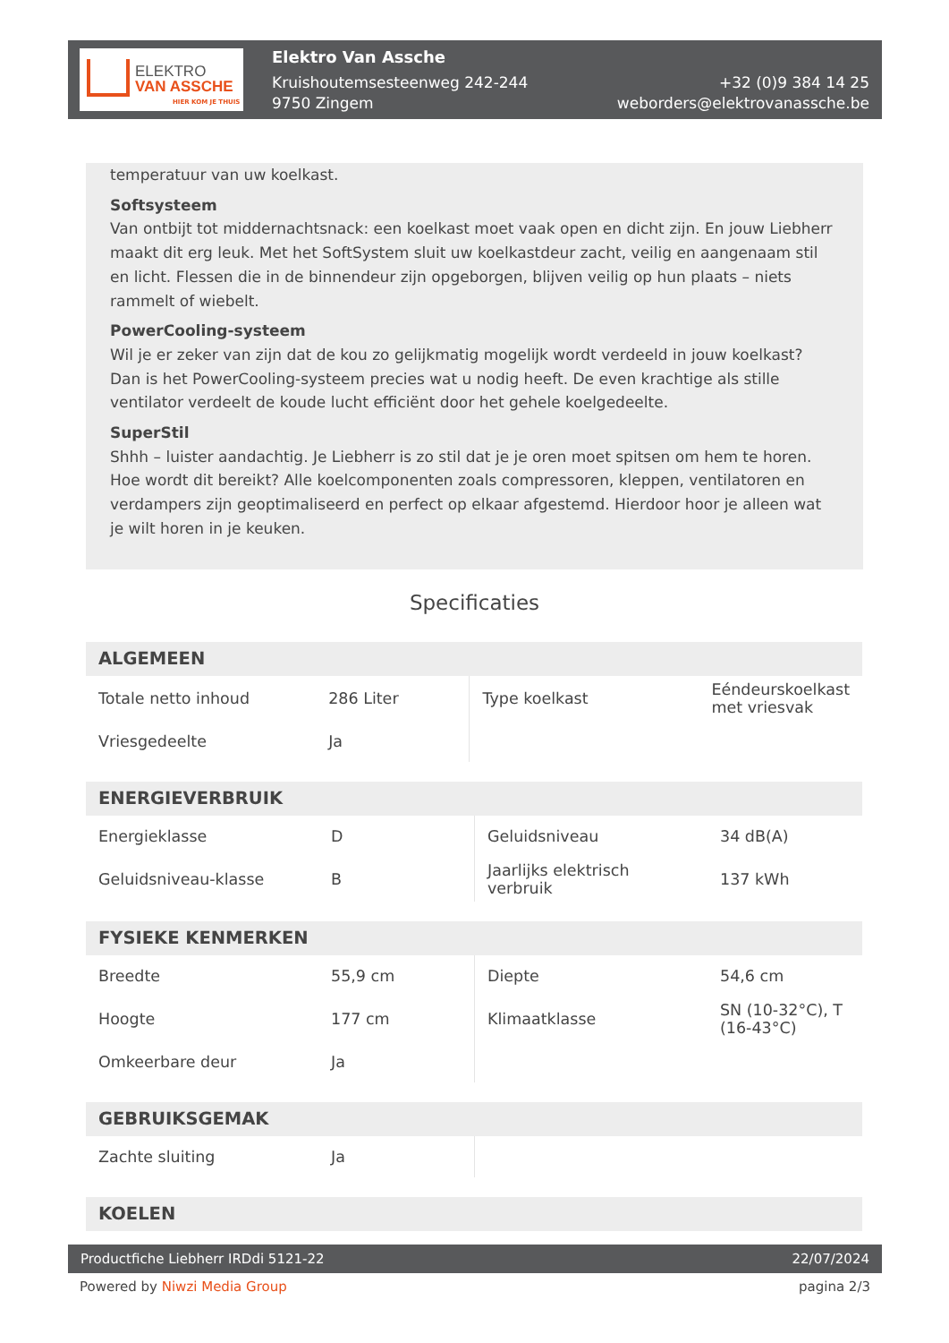ELEKTRO
VAN ASSCHE
HIER KOM JE THUIS
Elektro Van Assche
Kruishoutemsesteenweg 242-244
9750 Zingem
+32 (0)9 384 14 25
weborders@elektrovanassche.be
temperatuur van uw koelkast.
Softsysteem
Van ontbijt tot middernachtsnack: een koelkast moet vaak open en dicht zijn. En jouw Liebherr maakt dit erg leuk. Met het SoftSystem sluit uw koelkastdeur zacht, veilig en aangenaam stil en licht. Flessen die in de binnendeur zijn opgeborgen, blijven veilig op hun plaats – niets rammelt of wiebelt.
PowerCooling-systeem
Wil je er zeker van zijn dat de kou zo gelijkmatig mogelijk wordt verdeeld in jouw koelkast? Dan is het PowerCooling-systeem precies wat u nodig heeft. De even krachtige als stille ventilator verdeelt de koude lucht efficiënt door het gehele koelgedeelte.
SuperStil
Shhh – luister aandachtig. Je Liebherr is zo stil dat je je oren moet spitsen om hem te horen. Hoe wordt dit bereikt? Alle koelcomponenten zoals compressoren, kleppen, ventilatoren en verdampers zijn geoptimaliseerd en perfect op elkaar afgestemd. Hierdoor hoor je alleen wat je wilt horen in je keuken.
Specificaties
ALGEMEEN
| Totale netto inhoud | 286 Liter | Type koelkast | Eéndeurskoelkast met vriesvak |
| Vriesgedeelte | Ja | | |
ENERGIEVERBRUIK
| Energieklasse | D | Geluidsniveau | 34 dB(A) |
| Geluidsniveau-klasse | B | Jaarlijks elektrisch verbruik | 137 kWh |
FYSIEKE KENMERKEN
| Breedte | 55,9 cm | Diepte | 54,6 cm |
| Hoogte | 177 cm | Klimaatklasse | SN (10-32°C), T (16-43°C) |
| Omkeerbare deur | Ja | | |
GEBRUIKSGEMAK
| Zachte sluiting | Ja | | |
KOELEN
Productfiche Liebherr IRDdi 5121-22 22/07/2024
Powered by Niwzi Media Group pagina 2/3